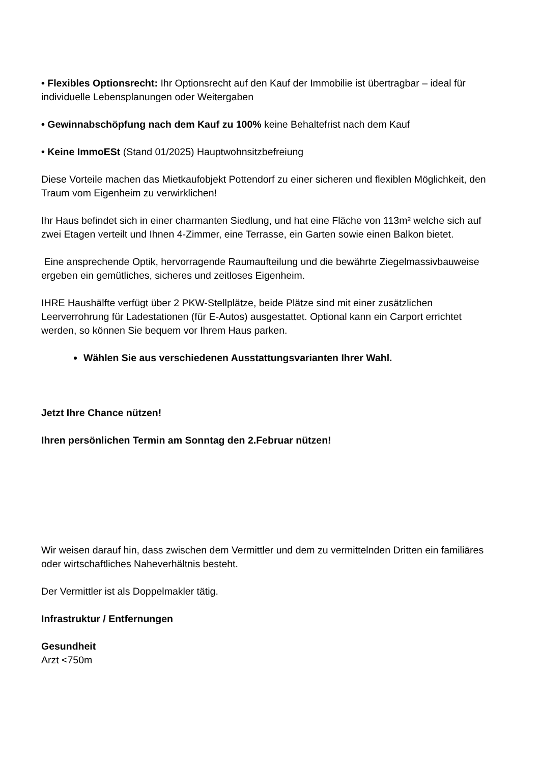• Flexibles Optionsrecht: Ihr Optionsrecht auf den Kauf der Immobilie ist übertragbar – ideal für individuelle Lebensplanungen oder Weitergaben
• Gewinnabschöpfung nach dem Kauf zu 100% keine Behaltefrist nach dem Kauf
• Keine ImmoESt (Stand 01/2025) Hauptwohnsitzbefreiung
Diese Vorteile machen das Mietkaufobjekt Pottendorf zu einer sicheren und flexiblen Möglichkeit, den Traum vom Eigenheim zu verwirklichen!
Ihr Haus befindet sich in einer charmanten Siedlung, und hat eine Fläche von 113m² welche sich auf zwei Etagen verteilt und Ihnen 4-Zimmer, eine Terrasse, ein Garten sowie einen Balkon bietet.
Eine ansprechende Optik, hervorragende Raumaufteilung und die bewährte Ziegelmassivbauweise ergeben ein gemütliches, sicheres und zeitloses Eigenheim.
IHRE Haushälfte verfügt über 2 PKW-Stellplätze, beide Plätze sind mit einer zusätzlichen Leerverrohrung für Ladestationen (für E-Autos) ausgestattet. Optional kann ein Carport errichtet werden, so können Sie bequem vor Ihrem Haus parken.
Wählen Sie aus verschiedenen Ausstattungsvarianten Ihrer Wahl.
Jetzt Ihre Chance nützen!
Ihren persönlichen Termin am Sonntag den 2.Februar nützen!
Wir weisen darauf hin, dass zwischen dem Vermittler und dem zu vermittelnden Dritten ein familiäres oder wirtschaftliches Naheverhältnis besteht.
Der Vermittler ist als Doppelmakler tätig.
Infrastruktur / Entfernungen
Gesundheit
Arzt <750m